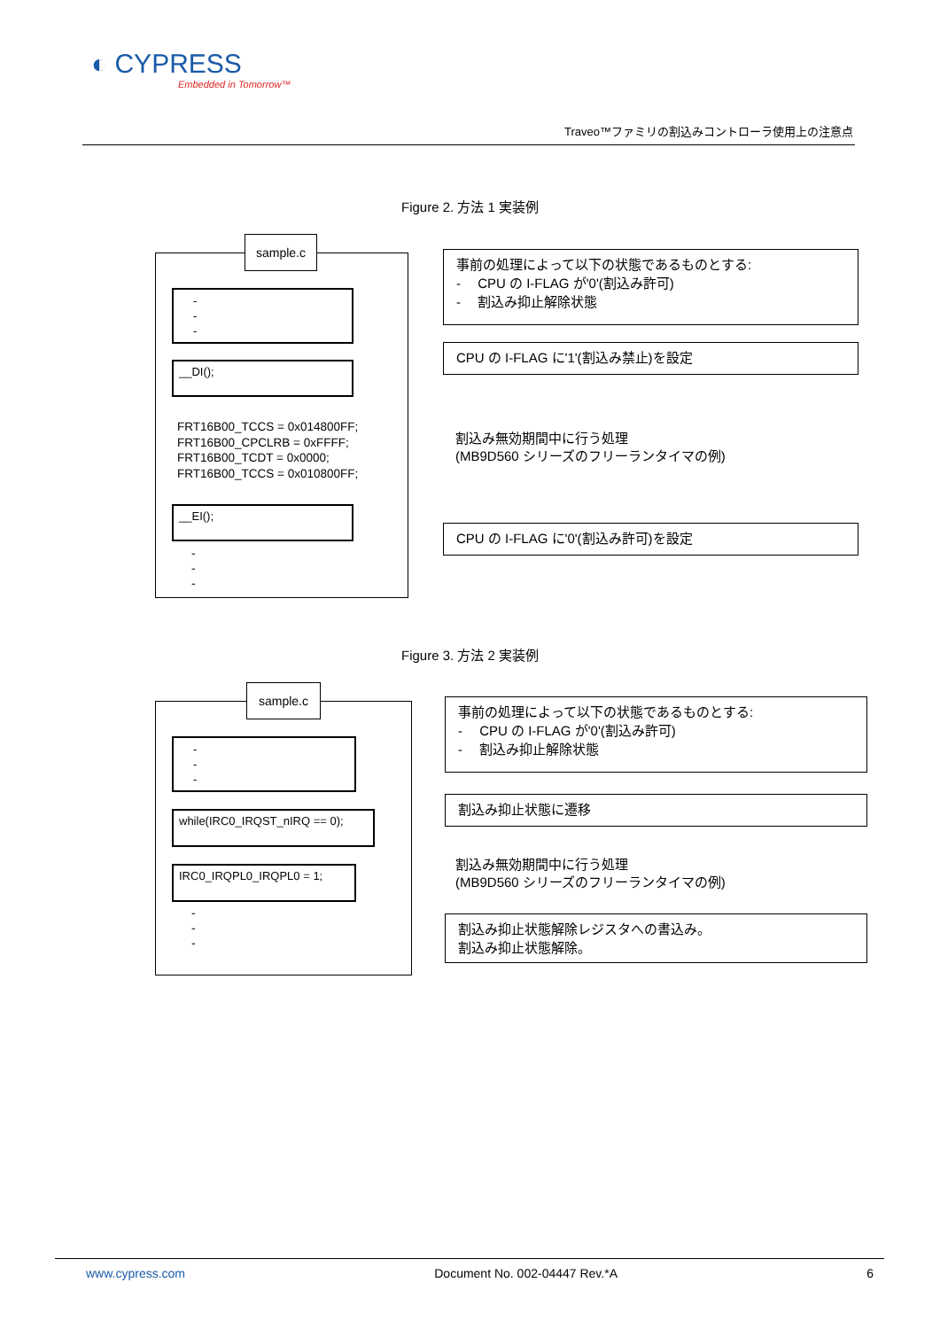◐ CYPRESS
Embedded in Tomorrow™
Traveo™ファミリの割込みコントローラ使用上の注意点
Figure 2. 方法 1 実装例
sample.c
-
-
-
__DI();
FRT16B00_TCCS = 0x014800FF;
FRT16B00_CPCLRB = 0xFFFF;
FRT16B00_TCDT = 0x0000;
FRT16B00_TCCS = 0x010800FF;
__EI();
-
-
-
事前の処理によって以下の状態であるものとする:
-　 CPU の I-FLAG が'0'(割込み許可)
-　 割込み抑止解除状態
CPU の I-FLAG に'1'(割込み禁止)を設定
割込み無効期間中に行う処理
(MB9D560 シリーズのフリーランタイマの例)
CPU の I-FLAG に'0'(割込み許可)を設定
Figure 3. 方法 2 実装例
sample.c
-
-
-
while(IRC0_IRQST_nIRQ == 0);
IRC0_IRQPL0_IRQPL0 = 1;
-
-
-
事前の処理によって以下の状態であるものとする:
-　 CPU の I-FLAG が'0'(割込み許可)
-　 割込み抑止解除状態
割込み抑止状態に遷移
割込み無効期間中に行う処理
(MB9D560 シリーズのフリーランタイマの例)
割込み抑止状態解除レジスタへの書込み。
割込み抑止状態解除。
www.cypress.com Document No. 002-04447 Rev.*A 6